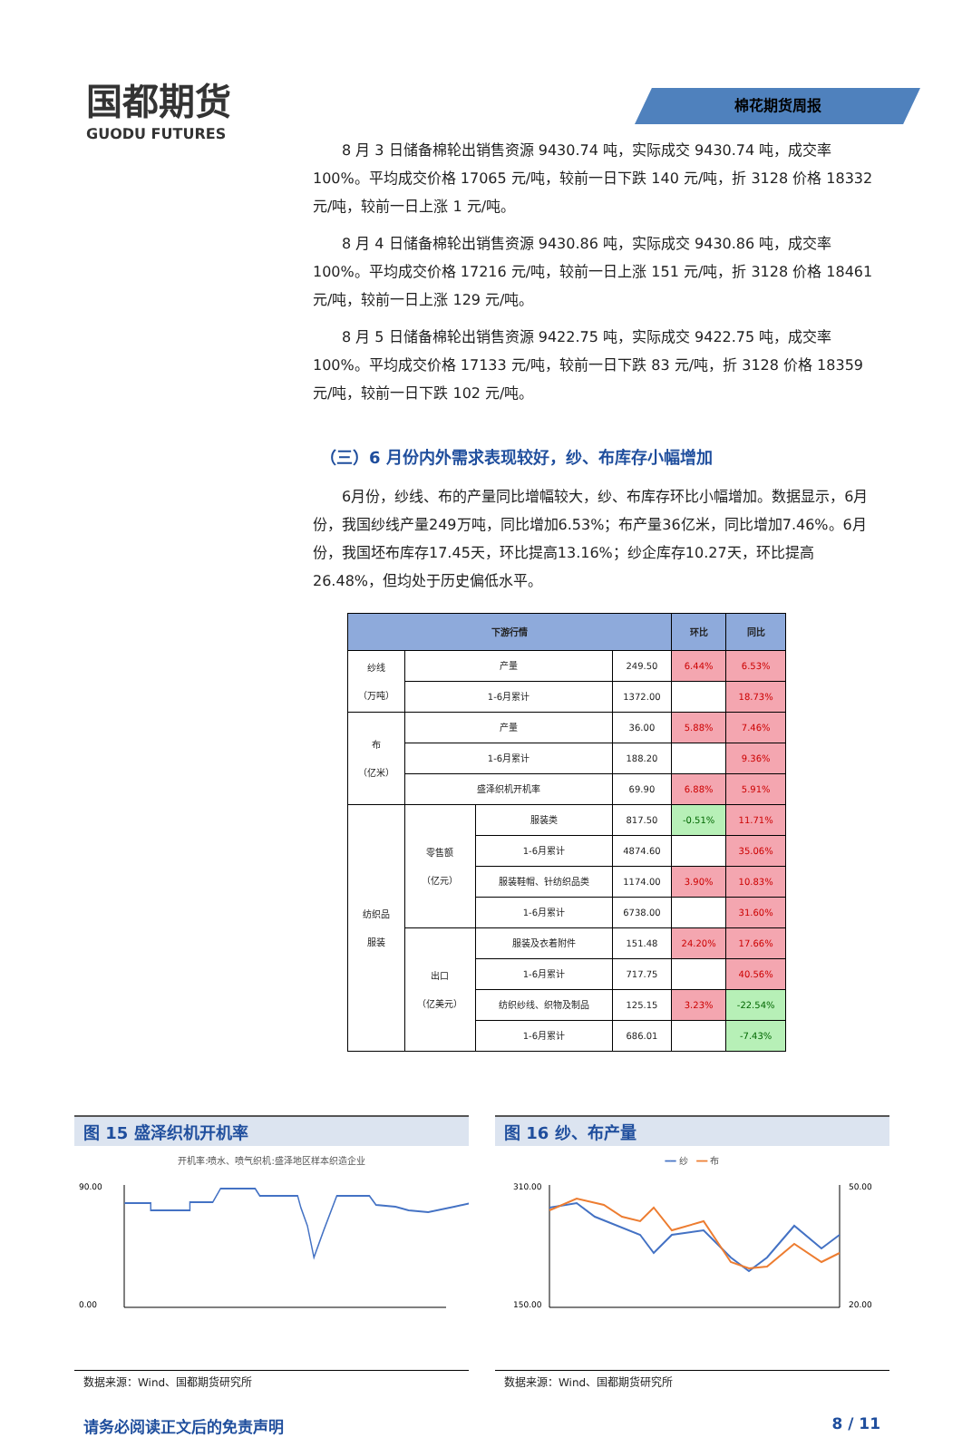国都期货
GUODU FUTURES
棉花期货周报
8 月 3 日储备棉轮出销售资源 9430.74 吨，实际成交 9430.74 吨，成交率 100%。平均成交价格 17065 元/吨，较前一日下跌 140 元/吨，折 3128 价格 18332 元/吨，较前一日上涨 1 元/吨。
8 月 4 日储备棉轮出销售资源 9430.86 吨，实际成交 9430.86 吨，成交率 100%。平均成交价格 17216 元/吨，较前一日上涨 151 元/吨，折 3128 价格 18461 元/吨，较前一日上涨 129 元/吨。
8 月 5 日储备棉轮出销售资源 9422.75 吨，实际成交 9422.75 吨，成交率 100%。平均成交价格 17133 元/吨，较前一日下跌 83 元/吨，折 3128 价格 18359 元/吨，较前一日下跌 102 元/吨。
（三）6 月份内外需求表现较好，纱、布库存小幅增加
6月份，纱线、布的产量同比增幅较大，纱、布库存环比小幅增加。数据显示，6月份，我国纱线产量249万吨，同比增加6.53%；布产量36亿米，同比增加7.46%。6月份，我国坯布库存17.45天，环比提高13.16%；纱企库存10.27天，环比提高26.48%，但均处于历史偏低水平。
| 下游行情 | | | | 环比 | 同比 |
| --- | --- | --- | --- | --- | --- |
| 纱线 （万吨） | 产量 | | 249.50 | 6.44% | 6.53% |
| | 1-6月累计 | | 1372.00 | | 18.73% |
| 布 （亿米） | 产量 | | 36.00 | 5.88% | 7.46% |
| | 1-6月累计 | | 188.20 | | 9.36% |
| | 盛泽织机开机率 | | 69.90 | 6.88% | 5.91% |
| 纺织品 服装 | 零售额 （亿元） | 服装类 | 817.50 | -0.51% | 11.71% |
| | | 1-6月累计 | 4874.60 | | 35.06% |
| | | 服装鞋帽、针纺织品类 | 1174.00 | 3.90% | 10.83% |
| | | 1-6月累计 | 6738.00 | | 31.60% |
| | 出口 （亿美元） | 服装及衣着附件 | 151.48 | 24.20% | 17.66% |
| | | 1-6月累计 | 717.75 | | 40.56% |
| | | 纺织纱线、织物及制品 | 125.15 | 3.23% | -22.54% |
| | | 1-6月累计 | 686.01 | | -7.43% |
图 15 盛泽织机开机率
开机率:喷水、喷气织机:盛泽地区样本织造企业
90.00
0.00
数据来源：Wind、国都期货研究所
图 16 纱、布产量
━━ 纱 ━━ 布
310.00
150.00
50.00
20.00
数据来源：Wind、国都期货研究所
请务必阅读正文后的免责声明 8 / 11